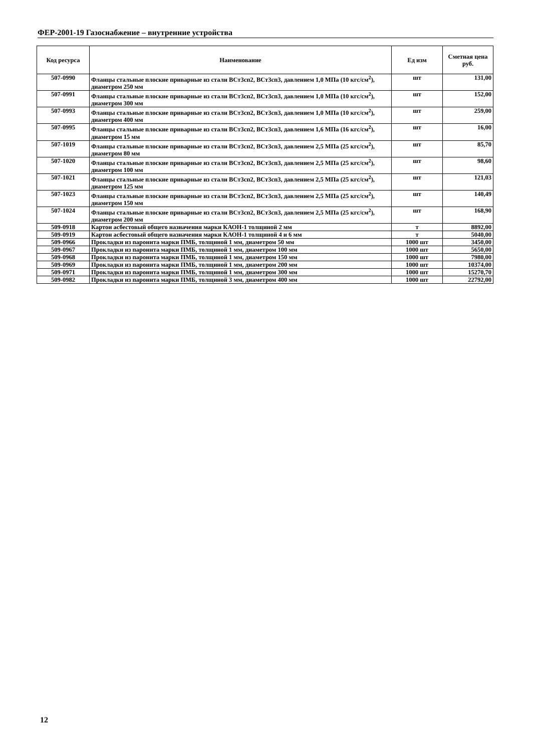ФЕР-2001-19 Газоснабжение – внутренние устройства
| Код ресурса | Наименование | Ед изм | Сметная цена руб. |
| --- | --- | --- | --- |
| 507-0990 | Фланцы стальные плоские приварные из стали ВСт3сп2, ВСт3сп3, давлением 1,0 МПа (10 кгс/см<sup>2</sup>), диаметром 250 мм | шт | 131,00 |
| 507-0991 | Фланцы стальные плоские приварные из стали ВСт3сп2, ВСт3сп3, давлением 1,0 МПа (10 кгс/см<sup>2</sup>), диаметром 300 мм | шт | 152,00 |
| 507-0993 | Фланцы стальные плоские приварные из стали ВСт3сп2, ВСт3сп3, давлением 1,0 МПа (10 кгс/см<sup>2</sup>), диаметром 400 мм | шт | 259,00 |
| 507-0995 | Фланцы стальные плоские приварные из стали ВСт3сп2, ВСт3сп3, давлением 1,6 МПа (16 кгс/см<sup>2</sup>), диаметром 15 мм | шт | 16,00 |
| 507-1019 | Фланцы стальные плоские приварные из стали ВСт3сп2, ВСт3сп3, давлением 2,5 МПа (25 кгс/см<sup>2</sup>), диаметром 80 мм | шт | 85,70 |
| 507-1020 | Фланцы стальные плоские приварные из стали ВСт3сп2, ВСт3сп3, давлением 2,5 МПа (25 кгс/см<sup>2</sup>), диаметром 100 мм | шт | 98,60 |
| 507-1021 | Фланцы стальные плоские приварные из стали ВСт3сп2, ВСт3сп3, давлением 2,5 МПа (25 кгс/см<sup>2</sup>), диаметром 125 мм | шт | 121,03 |
| 507-1023 | Фланцы стальные плоские приварные из стали ВСт3сп2, ВСт3сп3, давлением 2,5 МПа (25 кгс/см<sup>2</sup>), диаметром 150 мм | шт | 140,49 |
| 507-1024 | Фланцы стальные плоские приварные из стали ВСт3сп2, ВСт3сп3, давлением 2,5 МПа (25 кгс/см<sup>2</sup>), диаметром 200 мм | шт | 168,90 |
| 509-0918 | Картон асбестовый общего назначения марки КАОН-1 толщиной 2 мм | т | 8892,00 |
| 509-0919 | Картон асбестовый общего назначения марки КАОН-1 толщиной 4 и 6 мм | т | 5040,00 |
| 509-0966 | Прокладки из паронита марки ПМБ, толщиной 1 мм, диаметром 50 мм | 1000 шт | 3450,00 |
| 509-0967 | Прокладки из паронита марки ПМБ, толщиной 1 мм, диаметром 100 мм | 1000 шт | 5650,00 |
| 509-0968 | Прокладки из паронита марки ПМБ, толщиной 1 мм, диаметром 150 мм | 1000 шт | 7980,00 |
| 509-0969 | Прокладки из паронита марки ПМБ, толщиной 1 мм, диаметром 200 мм | 1000 шт | 10374,00 |
| 509-0971 | Прокладки из паронита марки ПМБ, толщиной 1 мм, диаметром 300 мм | 1000 шт | 15270,70 |
| 509-0982 | Прокладки из паронита марки ПМБ, толщиной 3 мм, диаметром 400 мм | 1000 шт | 22792,00 |
12